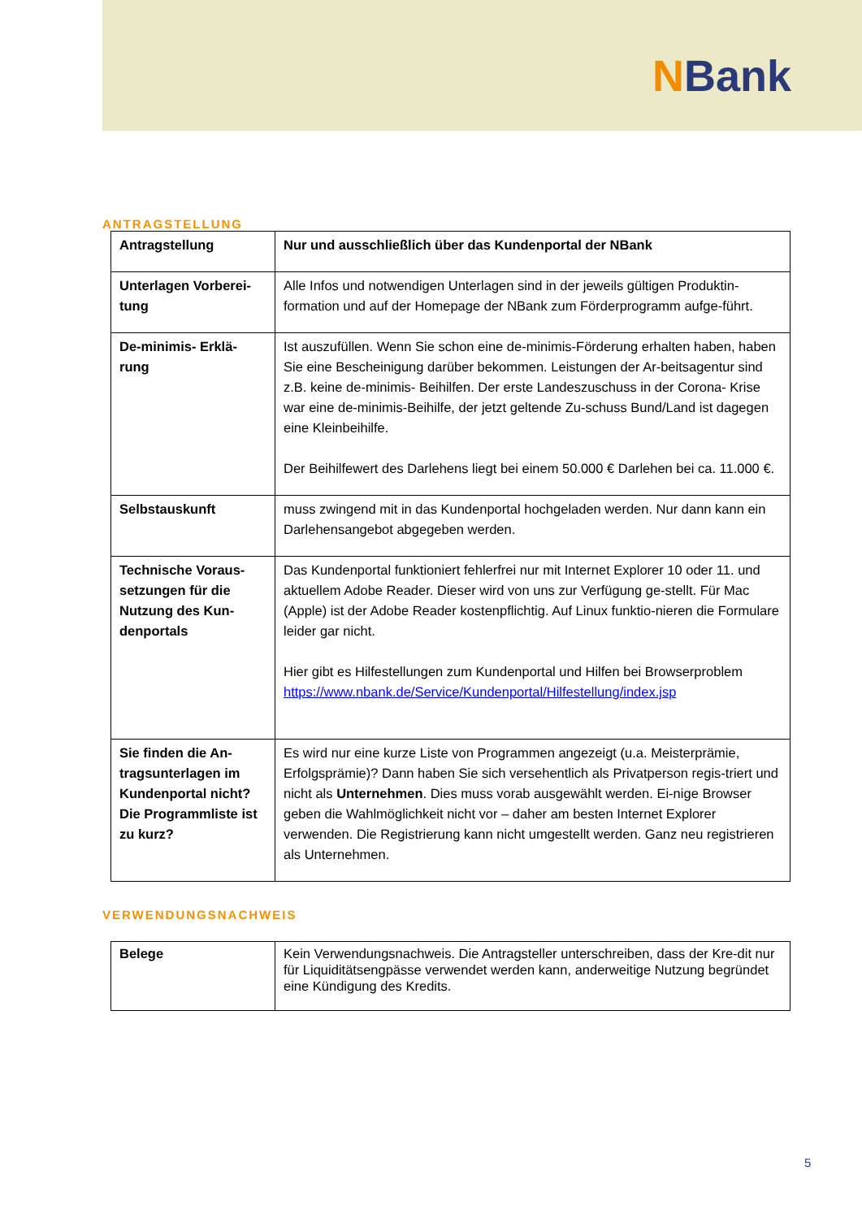NBank
ANTRAGSTELLUNG
| Antragstellung | Nur und ausschließlich über das Kundenportal der NBank |
| Unterlagen Vorberei-tung | Alle Infos und notwendigen Unterlagen sind in der jeweils gültigen Produktin-formation und auf der Homepage der NBank zum Förderprogramm aufge-führt. |
| De-minimis- Erklä-rung | Ist auszufüllen. Wenn Sie schon eine de-minimis-Förderung erhalten haben, haben Sie eine Bescheinigung darüber bekommen. Leistungen der Ar-beitsagentur sind z.B. keine de-minimis- Beihilfen. Der erste Landeszuschuss in der Corona- Krise war eine de-minimis-Beihilfe, der jetzt geltende Zu-schuss Bund/Land ist dagegen eine Kleinbeihilfe. Der Beihilfewert des Darlehens liegt bei einem 50.000 € Darlehen bei ca. 11.000 €. |
| Selbstauskunft | muss zwingend mit in das Kundenportal hochgeladen werden. Nur dann kann ein Darlehensangebot abgegeben werden. |
| Technische Voraus-setzungen für die Nutzung des Kun-denportals | Das Kundenportal funktioniert fehlerfrei nur mit Internet Explorer 10 oder 11. und aktuellem Adobe Reader. Dieser wird von uns zur Verfügung ge-stellt. Für Mac (Apple) ist der Adobe Reader kostenpflichtig. Auf Linux funktio-nieren die Formulare leider gar nicht. Hier gibt es Hilfestellungen zum Kundenportal und Hilfen bei Browserproblem https://www.nbank.de/Service/Kundenportal/Hilfestellung/index.jsp |
| Sie finden die An-tragsunterlagen im Kundenportal nicht? Die Programmliste ist zu kurz? | Es wird nur eine kurze Liste von Programmen angezeigt (u.a. Meisterprämie, Erfolgsprämie)? Dann haben Sie sich versehentlich als Privatperson regis-triert und nicht als Unternehmen . Dies muss vorab ausgewählt werden. Ei-nige Browser geben die Wahlmöglichkeit nicht vor – daher am besten Internet Explorer verwenden. Die Registrierung kann nicht umgestellt werden. Ganz neu registrieren als Unternehmen. |
VERWENDUNGSNACHWEIS
| Belege | Kein Verwendungsnachweis. Die Antragsteller unterschreiben, dass der Kre-dit nur für Liquiditätsengpässe verwendet werden kann, anderweitige Nutzung begründet eine Kündigung des Kredits. |
5